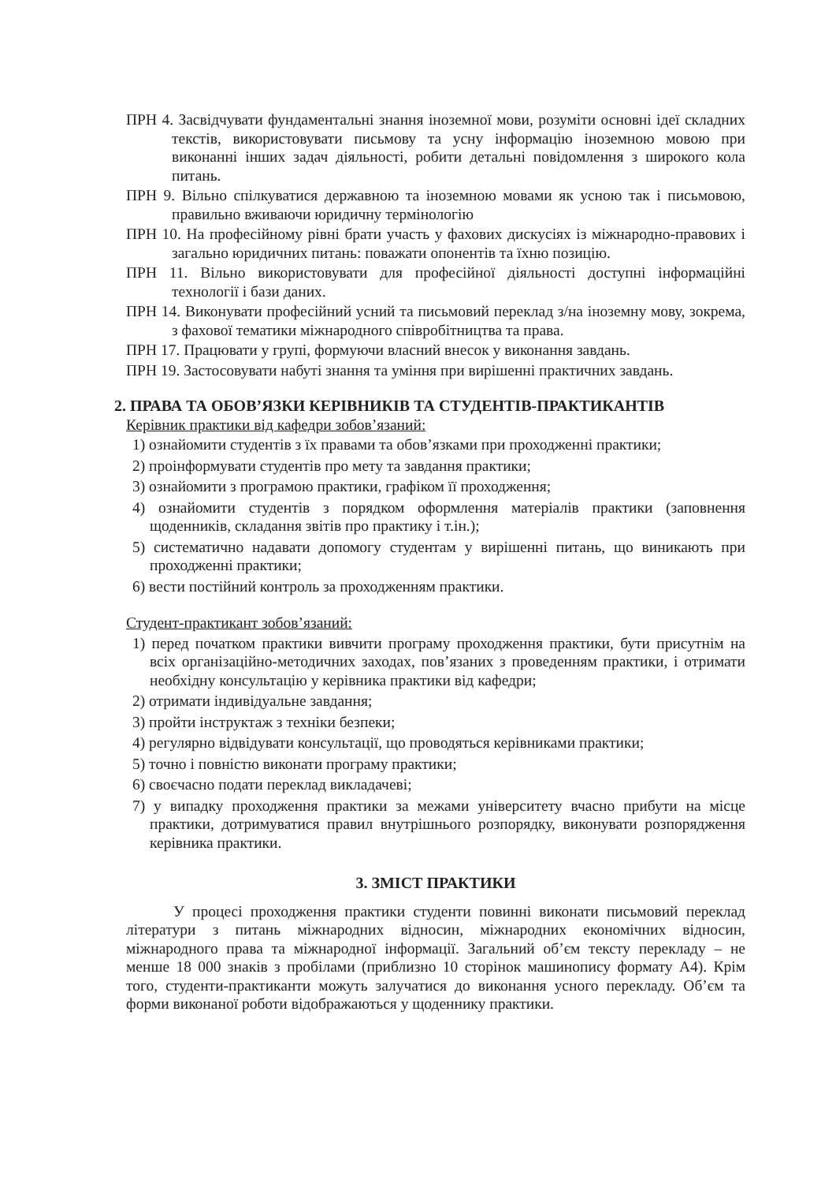ПРН 4. Засвідчувати фундаментальні знання іноземної мови, розуміти основні ідеї складних текстів, використовувати письмову та усну інформацію іноземною мовою при виконанні інших задач діяльності, робити детальні повідомлення з широкого кола питань.
ПРН 9. Вільно спілкуватися державною та іноземною мовами як усною так і письмовою, правильно вживаючи юридичну термінологію
ПРН 10. На професійному рівні брати участь у фахових дискусіях із міжнародно-правових і загально юридичних питань: поважати опонентів та їхню позицію.
ПРН 11. Вільно використовувати для професійної діяльності доступні інформаційні технології і бази даних.
ПРН 14. Виконувати професійний усний та письмовий переклад з/на іноземну мову, зокрема, з фахової тематики міжнародного співробітництва та права.
ПРН 17. Працювати у групі, формуючи власний внесок у виконання завдань.
ПРН 19. Застосовувати набуті знання та уміння при вирішенні практичних завдань.
2. ПРАВА ТА ОБОВ’ЯЗКИ КЕРІВНИКІВ ТА СТУДЕНТІВ-ПРАКТИКАНТІВ
Керівник практики від кафедри зобов’язаний:
1) ознайомити студентів з їх правами та обов’язками при проходженні практики;
2) проінформувати студентів про мету та завдання практики;
3) ознайомити з програмою практики, графіком її проходження;
4) ознайомити студентів з порядком оформлення матеріалів практики (заповнення щоденників, складання звітів про практику і т.ін.);
5) систематично надавати допомогу студентам у вирішенні питань, що виникають при проходженні практики;
6) вести постійний контроль за проходженням практики.
Студент-практикант зобов’язаний:
1) перед початком практики вивчити програму проходження практики, бути присутнім на всіх організаційно-методичних заходах, пов’язаних з проведенням практики, і отримати необхідну консультацію у керівника практики від кафедри;
2) отримати індивідуальне завдання;
3) пройти інструктаж з техніки безпеки;
4) регулярно відвідувати консультації, що проводяться керівниками практики;
5) точно і повністю виконати програму практики;
6) своєчасно подати переклад викладачеві;
7) у випадку проходження практики за межами університету вчасно прибути на місце практики, дотримуватися правил внутрішнього розпорядку, виконувати розпорядження керівника практики.
3. ЗМІСТ ПРАКТИКИ
У процесі проходження практики студенти повинні виконати письмовий переклад літератури з питань міжнародних відносин, міжнародних економічних відносин, міжнародного права та міжнародної інформації. Загальний об’єм тексту перекладу – не менше 18 000 знаків з пробілами (приблизно 10 сторінок машинопису формату А4). Крім того, студенти-практиканти можуть залучатися до виконання усного перекладу. Об’єм та форми виконаної роботи відображаються у щоденнику практики.